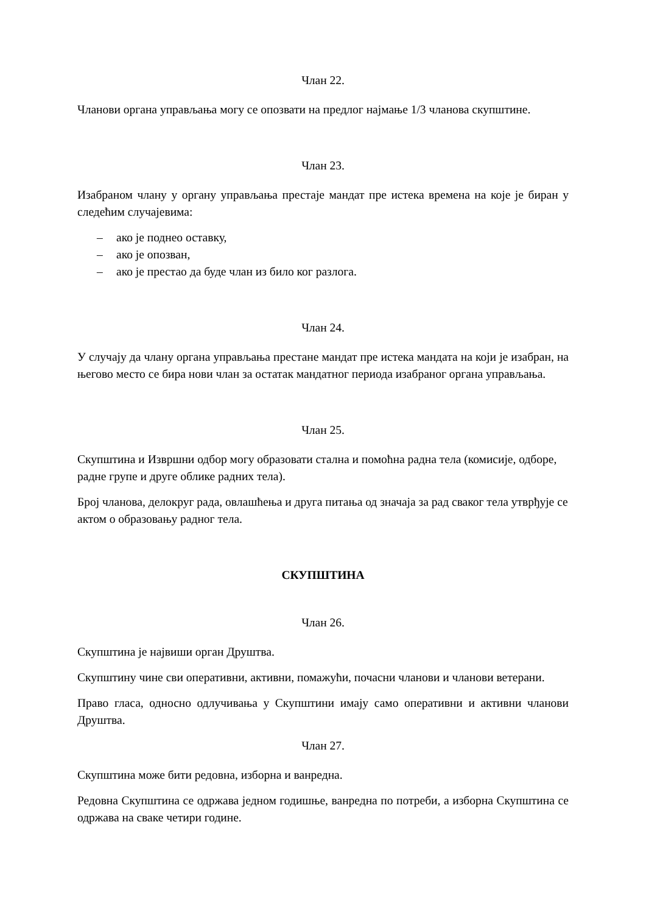Члан 22.
Чланови органа управљања могу се опозвати на предлог најмање 1/3 чланова скупштине.
Члан 23.
Изабраном члану у органу управљања престаје мандат пре истека времена на које је биран у следећим случајевима:
– ако је поднео оставку,
– ако је опозван,
– ако је престао да буде члан из било ког разлога.
Члан 24.
У случају да члану органа управљања престане мандат пре истека мандата на који је изабран, на његово место се бира нови члан за остатак мандатног периода изабраног органа управљања.
Члан 25.
Скупштина и Извршни одбор могу образовати стална и помоћна радна тела (комисије, одборе, радне групе и друге облике радних тела).
Број чланова, делокруг рада, овлашћења и друга питања од значаја за рад сваког тела утврђује се актом о образовању радног тела.
СКУПШТИНА
Члан 26.
Скупштина је највиши орган Друштва.
Скупштину чине сви оперативни, активни, помажући, почасни чланови и чланови ветерани.
Право гласа, односно одлучивања у Скупштини имају само оперативни и активни чланови Друштва.
Члан 27.
Скупштина може бити редовна, изборна и ванредна.
Редовна Скупштина се одржава једном годишње, ванредна по потреби, а изборна Скупштина се одржава на сваке четири године.